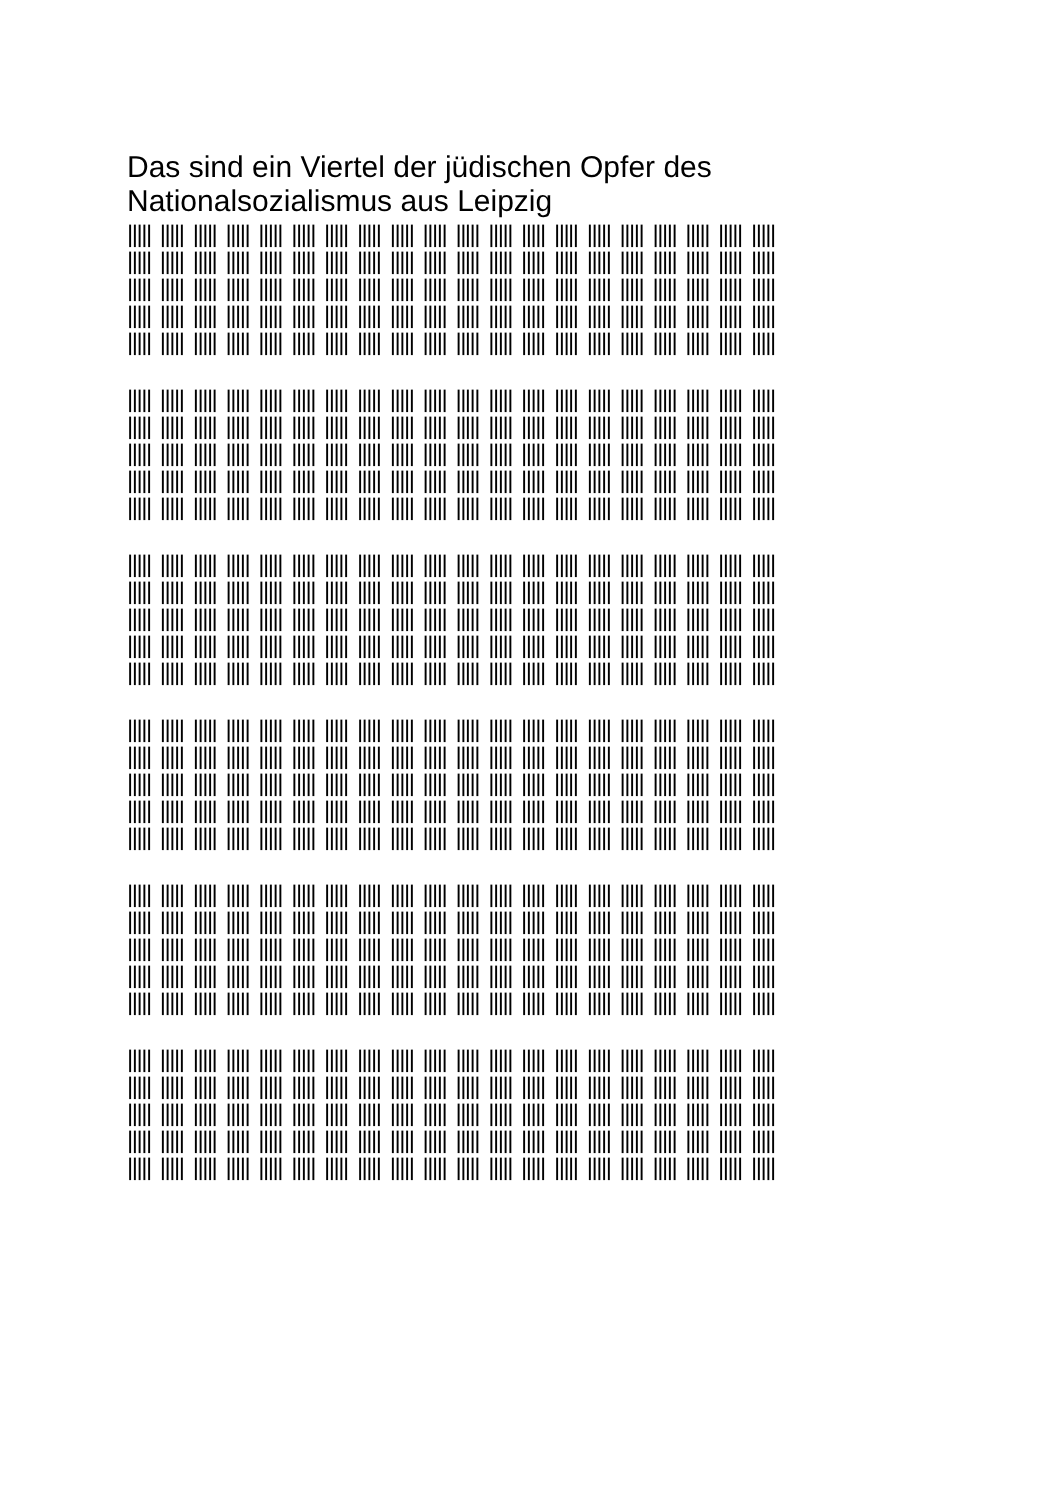Das sind ein Viertel der jüdischen Opfer des Nationalsozialismus aus Leipzig
||||| ||||| ||||| ||||| ||||| ||||| ||||| ||||| ||||| ||||| ||||| ||||| ||||| ||||| ||||| ||||| ||||| ||||| ||||| |||||
||||| ||||| ||||| ||||| ||||| ||||| ||||| ||||| ||||| ||||| ||||| ||||| ||||| ||||| ||||| ||||| ||||| ||||| ||||| |||||
||||| ||||| ||||| ||||| ||||| ||||| ||||| ||||| ||||| ||||| ||||| ||||| ||||| ||||| ||||| ||||| ||||| ||||| ||||| |||||
||||| ||||| ||||| ||||| ||||| ||||| ||||| ||||| ||||| ||||| ||||| ||||| ||||| ||||| ||||| ||||| ||||| ||||| ||||| |||||
||||| ||||| ||||| ||||| ||||| ||||| ||||| ||||| ||||| ||||| ||||| ||||| ||||| ||||| ||||| ||||| ||||| ||||| ||||| |||||
||||| ||||| ||||| ||||| ||||| ||||| ||||| ||||| ||||| ||||| ||||| ||||| ||||| ||||| ||||| ||||| ||||| ||||| ||||| |||||
||||| ||||| ||||| ||||| ||||| ||||| ||||| ||||| ||||| ||||| ||||| ||||| ||||| ||||| ||||| ||||| ||||| ||||| ||||| |||||
||||| ||||| ||||| ||||| ||||| ||||| ||||| ||||| ||||| ||||| ||||| ||||| ||||| ||||| ||||| ||||| ||||| ||||| ||||| |||||
||||| ||||| ||||| ||||| ||||| ||||| ||||| ||||| ||||| ||||| ||||| ||||| ||||| ||||| ||||| ||||| ||||| ||||| ||||| |||||
||||| ||||| ||||| ||||| ||||| ||||| ||||| ||||| ||||| ||||| ||||| ||||| ||||| ||||| ||||| ||||| ||||| ||||| ||||| |||||
||||| ||||| ||||| ||||| ||||| ||||| ||||| ||||| ||||| ||||| ||||| ||||| ||||| ||||| ||||| ||||| ||||| ||||| ||||| |||||
||||| ||||| ||||| ||||| ||||| ||||| ||||| ||||| ||||| ||||| ||||| ||||| ||||| ||||| ||||| ||||| ||||| ||||| ||||| |||||
||||| ||||| ||||| ||||| ||||| ||||| ||||| ||||| ||||| ||||| ||||| ||||| ||||| ||||| ||||| ||||| ||||| ||||| ||||| |||||
||||| ||||| ||||| ||||| ||||| ||||| ||||| ||||| ||||| ||||| ||||| ||||| ||||| ||||| ||||| ||||| ||||| ||||| ||||| |||||
||||| ||||| ||||| ||||| ||||| ||||| ||||| ||||| ||||| ||||| ||||| ||||| ||||| ||||| ||||| ||||| ||||| ||||| ||||| |||||
||||| ||||| ||||| ||||| ||||| ||||| ||||| ||||| ||||| ||||| ||||| ||||| ||||| ||||| ||||| ||||| ||||| ||||| ||||| |||||
||||| ||||| ||||| ||||| ||||| ||||| ||||| ||||| ||||| ||||| ||||| ||||| ||||| ||||| ||||| ||||| ||||| ||||| ||||| |||||
||||| ||||| ||||| ||||| ||||| ||||| ||||| ||||| ||||| ||||| ||||| ||||| ||||| ||||| ||||| ||||| ||||| ||||| ||||| |||||
||||| ||||| ||||| ||||| ||||| ||||| ||||| ||||| ||||| ||||| ||||| ||||| ||||| ||||| ||||| ||||| ||||| ||||| ||||| |||||
||||| ||||| ||||| ||||| ||||| ||||| ||||| ||||| ||||| ||||| ||||| ||||| ||||| ||||| ||||| ||||| ||||| ||||| ||||| |||||
||||| ||||| ||||| ||||| ||||| ||||| ||||| ||||| ||||| ||||| ||||| ||||| ||||| ||||| ||||| ||||| ||||| ||||| ||||| |||||
||||| ||||| ||||| ||||| ||||| ||||| ||||| ||||| ||||| ||||| ||||| ||||| ||||| ||||| ||||| ||||| ||||| ||||| ||||| |||||
||||| ||||| ||||| ||||| ||||| ||||| ||||| ||||| ||||| ||||| ||||| ||||| ||||| ||||| ||||| ||||| ||||| ||||| ||||| |||||
||||| ||||| ||||| ||||| ||||| ||||| ||||| ||||| ||||| ||||| ||||| ||||| ||||| ||||| ||||| ||||| ||||| ||||| ||||| |||||
||||| ||||| ||||| ||||| ||||| ||||| ||||| ||||| ||||| ||||| ||||| ||||| ||||| ||||| ||||| ||||| ||||| ||||| ||||| |||||
||||| ||||| ||||| ||||| ||||| ||||| ||||| ||||| ||||| ||||| ||||| ||||| ||||| ||||| ||||| ||||| ||||| ||||| ||||| |||||
||||| ||||| ||||| ||||| ||||| ||||| ||||| ||||| ||||| ||||| ||||| ||||| ||||| ||||| ||||| ||||| ||||| ||||| ||||| |||||
||||| ||||| ||||| ||||| ||||| ||||| ||||| ||||| ||||| ||||| ||||| ||||| ||||| ||||| ||||| ||||| ||||| ||||| ||||| |||||
||||| ||||| ||||| ||||| ||||| ||||| ||||| ||||| ||||| ||||| ||||| ||||| ||||| ||||| ||||| ||||| ||||| ||||| ||||| |||||
||||| ||||| ||||| ||||| ||||| ||||| ||||| ||||| ||||| ||||| ||||| ||||| ||||| ||||| ||||| ||||| ||||| ||||| ||||| |||||